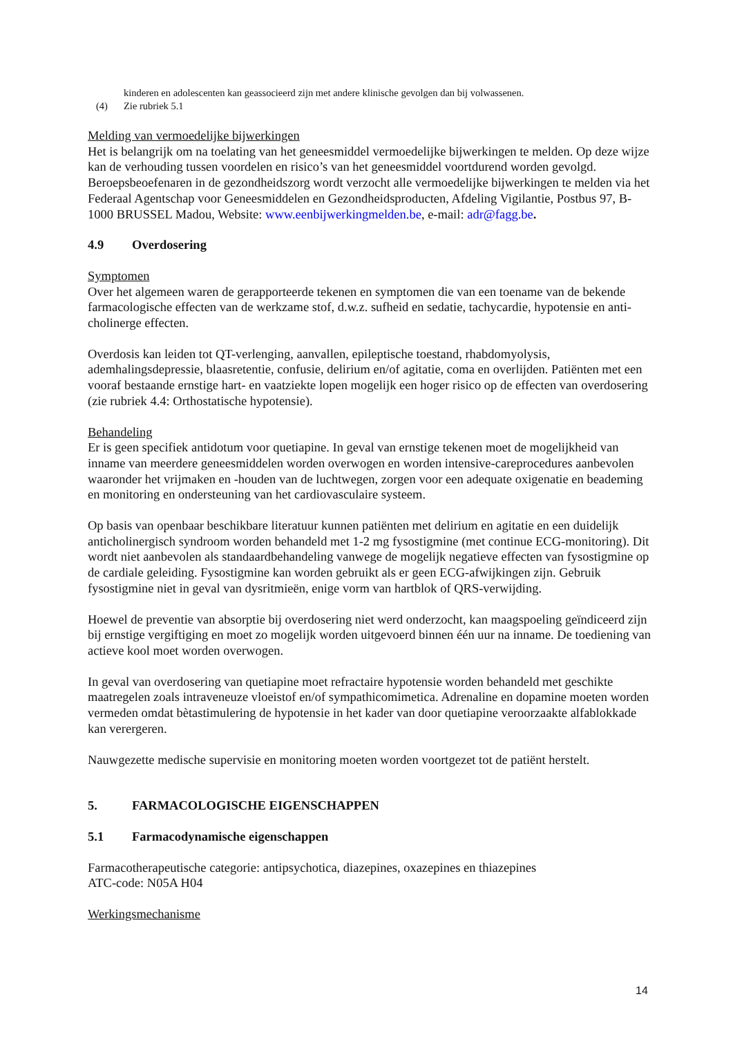kinderen en adolescenten kan geassocieerd zijn met andere klinische gevolgen dan bij volwassenen.
(4) Zie rubriek 5.1
Melding van vermoedelijke bijwerkingen
Het is belangrijk om na toelating van het geneesmiddel vermoedelijke bijwerkingen te melden. Op deze wijze kan de verhouding tussen voordelen en risico’s van het geneesmiddel voortdurend worden gevolgd.
Beroepsbeoefenaren in de gezondheidszorg wordt verzocht alle vermoedelijke bijwerkingen te melden via het Federaal Agentschap voor Geneesmiddelen en Gezondheidsproducten, Afdeling Vigilantie, Postbus 97, B-1000 BRUSSEL Madou, Website: www.eenbijwerkingmelden.be, e-mail: adr@fagg.be.
4.9 Overdosering
Symptomen
Over het algemeen waren de gerapporteerde tekenen en symptomen die van een toename van de bekende farmacologische effecten van de werkzame stof, d.w.z. sufheid en sedatie, tachycardie, hypotensie en anti-cholinerge effecten.
Overdosis kan leiden tot QT-verlenging, aanvallen, epileptische toestand, rhabdomyolysis, ademhalingsdepressie, blaasretentie, confusie, delirium en/of agitatie, coma en overlijden. Patiënten met een vooraf bestaande ernstige hart- en vaatziekte lopen mogelijk een hoger risico op de effecten van overdosering (zie rubriek 4.4: Orthostatische hypotensie).
Behandeling
Er is geen specifiek antidotum voor quetiapine. In geval van ernstige tekenen moet de mogelijkheid van inname van meerdere geneesmiddelen worden overwogen en worden intensive-careprocedures aanbevolen waaronder het vrijmaken en -houden van de luchtwegen, zorgen voor een adequate oxigenatie en beademing en monitoring en ondersteuning van het cardiovasculaire systeem.
Op basis van openbaar beschikbare literatuur kunnen patiënten met delirium en agitatie en een duidelijk anticholinergisch syndroom worden behandeld met 1-2 mg fysostigmine (met continue ECG-monitoring). Dit wordt niet aanbevolen als standaardbehandeling vanwege de mogelijk negatieve effecten van fysostigmine op de cardiale geleiding. Fysostigmine kan worden gebruikt als er geen ECG-afwijkingen zijn. Gebruik fysostigmine niet in geval van dysritmieën, enige vorm van hartblok of QRS-verwijding.
Hoewel de preventie van absorptie bij overdosering niet werd onderzocht, kan maagspoeling geïndiceerd zijn bij ernstige vergiftiging en moet zo mogelijk worden uitgevoerd binnen één uur na inname. De toediening van actieve kool moet worden overwogen.
In geval van overdosering van quetiapine moet refractaire hypotensie worden behandeld met geschikte maatregelen zoals intraveneuze vloeistof en/of sympathicomimetica. Adrenaline en dopamine moeten worden vermeden omdat bètastimulering de hypotensie in het kader van door quetiapine veroorzaakte alfablokkade kan verergeren.
Nauwgezette medische supervisie en monitoring moeten worden voortgezet tot de patiënt herstelt.
5. FARMACOLOGISCHE EIGENSCHAPPEN
5.1 Farmacodynamische eigenschappen
Farmacotherapeutische categorie: antipsychotica, diazepines, oxazepines en thiazepines
ATC-code: N05A H04
Werkingsmechanisme
14